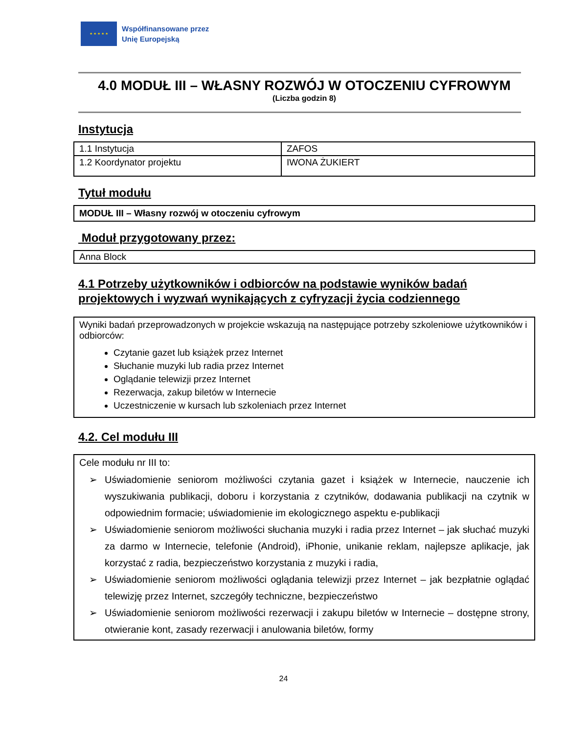★ ★ ★ ★ ★
Współfinansowane przez
Unię Europejską
4.0 MODUŁ III – WŁASNY ROZWÓJ W OTOCZENIU CYFROWYM
(Liczba godzin 8)
Instytucja
| 1.1 Instytucja | ZAFOS |
| 1.2 Koordynator projektu | IWONA ŻUKIERT |
Tytuł modułu
MODUŁ III – Własny rozwój w otoczeniu cyfrowym
Moduł przygotowany przez:
Anna Block
4.1 Potrzeby użytkowników i odbiorców na podstawie wyników badań projektowych i wyzwań wynikających z cyfryzacji życia codziennego
Wyniki badań przeprowadzonych w projekcie wskazują na następujące potrzeby szkoleniowe użytkowników i odbiorców:
Czytanie gazet lub książek przez Internet
Słuchanie muzyki lub radia przez Internet
Oglądanie telewizji przez Internet
Rezerwacja, zakup biletów w Internecie
Uczestniczenie w kursach lub szkoleniach przez Internet
4.2. Cel modułu III
Cele modułu nr III to:
➢ Uświadomienie seniorom możliwości czytania gazet i książek w Internecie, nauczenie ich wyszukiwania publikacji, doboru i korzystania z czytników, dodawania publikacji na czytnik w odpowiednim formacie; uświadomienie im ekologicznego aspektu e-publikacji
➢ Uświadomienie seniorom możliwości słuchania muzyki i radia przez Internet – jak słuchać muzyki za darmo w Internecie, telefonie (Android), iPhonie, unikanie reklam, najlepsze aplikacje, jak korzystać z radia, bezpieczeństwo korzystania z muzyki i radia,
➢ Uświadomienie seniorom możliwości oglądania telewizji przez Internet – jak bezpłatnie oglądać telewizję przez Internet, szczegóły techniczne, bezpieczeństwo
➢ Uświadomienie seniorom możliwości rezerwacji i zakupu biletów w Internecie – dostępne strony, otwieranie kont, zasady rezerwacji i anulowania biletów, formy
24